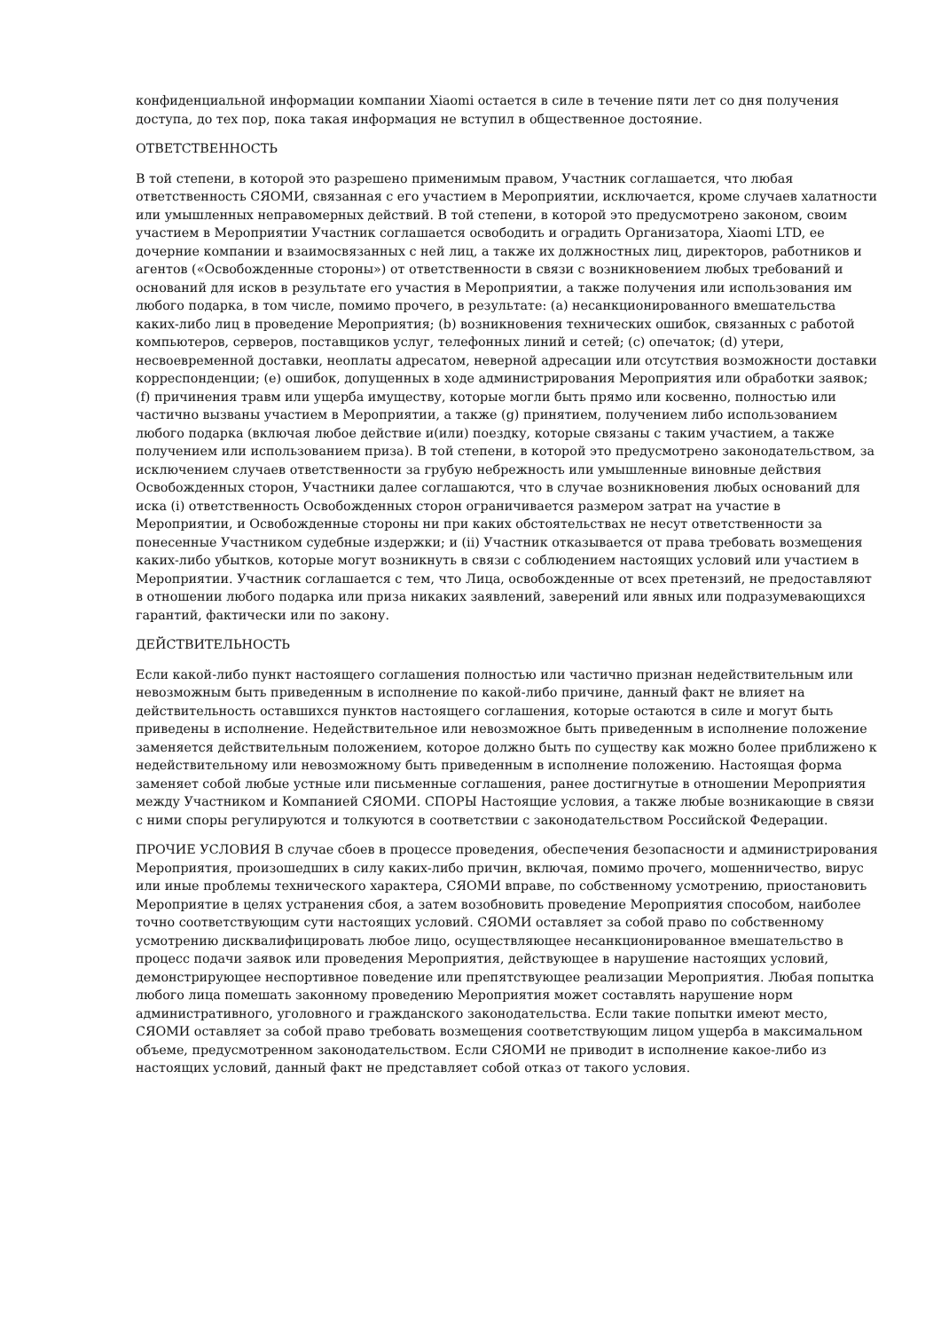конфиденциальной информации компании Xiaomi остается в силе в течение пяти лет со дня получения доступа, до тех пор, пока такая информация не вступил в общественное достояние.
ОТВЕТСТВЕННОСТЬ
В той степени, в которой это разрешено применимым правом, Участник соглашается, что любая ответственность СЯОМИ, связанная с его участием в Мероприятии, исключается, кроме случаев халатности или умышленных неправомерных действий. В той степени, в которой это предусмотрено законом, своим участием в Мероприятии Участник соглашается освободить и оградить Организатора, Xiaomi LTD, ее дочерние компании и взаимосвязанных с ней лиц, а также их должностных лиц, директоров, работников и агентов («Освобожденные стороны») от ответственности в связи с возникновением любых требований и оснований для исков в результате его участия в Мероприятии, а также получения или использования им любого подарка, в том числе, помимо прочего, в результате: (a) несанкционированного вмешательства каких-либо лиц в проведение Мероприятия; (b) возникновения технических ошибок, связанных с работой компьютеров, серверов, поставщиков услуг, телефонных линий и сетей; (c) опечаток; (d) утери, несвоевременной доставки, неоплаты адресатом, неверной адресации или отсутствия возможности доставки корреспонденции; (e) ошибок, допущенных в ходе администрирования Мероприятия или обработки заявок; (f) причинения травм или ущерба имуществу, которые могли быть прямо или косвенно, полностью или частично вызваны участием в Мероприятии, а также (g) принятием, получением либо использованием любого подарка (включая любое действие и(или) поездку, которые связаны с таким участием, а также получением или использованием приза). В той степени, в которой это предусмотрено законодательством, за исключением случаев ответственности за грубую небрежность или умышленные виновные действия Освобожденных сторон, Участники далее соглашаются, что в случае возникновения любых оснований для иска (i) ответственность Освобожденных сторон ограничивается размером затрат на участие в Мероприятии, и Освобожденные стороны ни при каких обстоятельствах не несут ответственности за понесенные Участником судебные издержки; и (ii) Участник отказывается от права требовать возмещения каких-либо убытков, которые могут возникнуть в связи с соблюдением настоящих условий или участием в Мероприятии. Участник соглашается с тем, что Лица, освобожденные от всех претензий, не предоставляют в отношении любого подарка или приза никаких заявлений, заверений или явных или подразумевающихся гарантий, фактически или по закону.
ДЕЙСТВИТЕЛЬНОСТЬ
Если какой-либо пункт настоящего соглашения полностью или частично признан недействительным или невозможным быть приведенным в исполнение по какой-либо причине, данный факт не влияет на действительность оставшихся пунктов настоящего соглашения, которые остаются в силе и могут быть приведены в исполнение. Недействительное или невозможное быть приведенным в исполнение положение заменяется действительным положением, которое должно быть по существу как можно более приближено к недействительному или невозможному быть приведенным в исполнение положению. Настоящая форма заменяет собой любые устные или письменные соглашения, ранее достигнутые в отношении Мероприятия между Участником и Компанией СЯОМИ. СПОРЫ Настоящие условия, а также любые возникающие в связи с ними споры регулируются и толкуются в соответствии с законодательством Российской Федерации.
ПРОЧИЕ УСЛОВИЯ В случае сбоев в процессе проведения, обеспечения безопасности и администрирования Мероприятия, произошедших в силу каких-либо причин, включая, помимо прочего, мошенничество, вирус или иные проблемы технического характера, СЯОМИ вправе, по собственному усмотрению, приостановить Мероприятие в целях устранения сбоя, а затем возобновить проведение Мероприятия способом, наиболее точно соответствующим сути настоящих условий. СЯОМИ оставляет за собой право по собственному усмотрению дисквалифицировать любое лицо, осуществляющее несанкционированное вмешательство в процесс подачи заявок или проведения Мероприятия, действующее в нарушение настоящих условий, демонстрирующее неспортивное поведение или препятствующее реализации Мероприятия. Любая попытка любого лица помешать законному проведению Мероприятия может составлять нарушение норм административного, уголовного и гражданского законодательства. Если такие попытки имеют место, СЯОМИ оставляет за собой право требовать возмещения соответствующим лицом ущерба в максимальном объеме, предусмотренном законодательством. Если СЯОМИ не приводит в исполнение какое-либо из настоящих условий, данный факт не представляет собой отказ от такого условия.